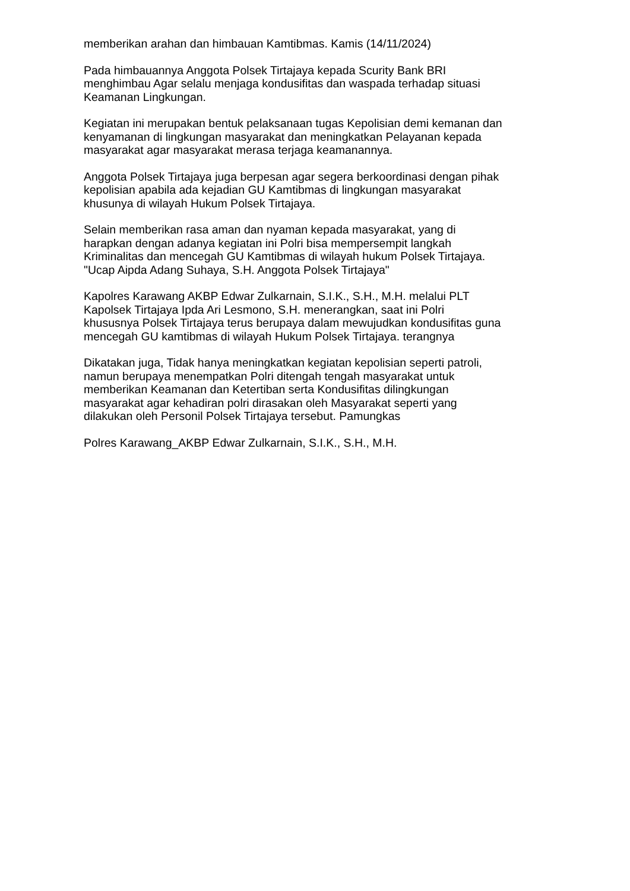memberikan arahan dan himbauan Kamtibmas. Kamis (14/11/2024)
Pada himbauannya Anggota Polsek Tirtajaya kepada Scurity Bank BRI
menghimbau Agar selalu menjaga kondusifitas dan waspada terhadap situasi
Keamanan Lingkungan.
Kegiatan ini merupakan bentuk pelaksanaan tugas Kepolisian demi kemanan dan
kenyamanan di lingkungan masyarakat dan meningkatkan Pelayanan kepada
masyarakat agar masyarakat merasa terjaga keamanannya.
Anggota Polsek Tirtajaya juga berpesan agar segera berkoordinasi dengan pihak
kepolisian apabila ada kejadian GU Kamtibmas di lingkungan masyarakat
khusunya di wilayah Hukum Polsek Tirtajaya.
Selain memberikan rasa aman dan nyaman kepada masyarakat, yang di
harapkan dengan adanya kegiatan ini Polri bisa mempersempit langkah
Kriminalitas dan mencegah GU Kamtibmas di wilayah hukum Polsek Tirtajaya.
"Ucap Aipda Adang Suhaya, S.H. Anggota Polsek Tirtajaya"
Kapolres Karawang AKBP Edwar Zulkarnain, S.I.K., S.H., M.H. melalui PLT
Kapolsek Tirtajaya Ipda Ari Lesmono, S.H. menerangkan, saat ini Polri
khususnya Polsek Tirtajaya terus berupaya dalam mewujudkan kondusifitas guna
mencegah GU kamtibmas di wilayah Hukum Polsek Tirtajaya. terangnya
Dikatakan juga, Tidak hanya meningkatkan kegiatan kepolisian seperti patroli,
namun berupaya menempatkan Polri ditengah tengah masyarakat untuk
memberikan Keamanan dan Ketertiban serta Kondusifitas dilingkungan
masyarakat agar kehadiran polri dirasakan oleh Masyarakat seperti yang
dilakukan oleh Personil Polsek Tirtajaya tersebut. Pamungkas
Polres Karawang_AKBP Edwar Zulkarnain, S.I.K., S.H., M.H.